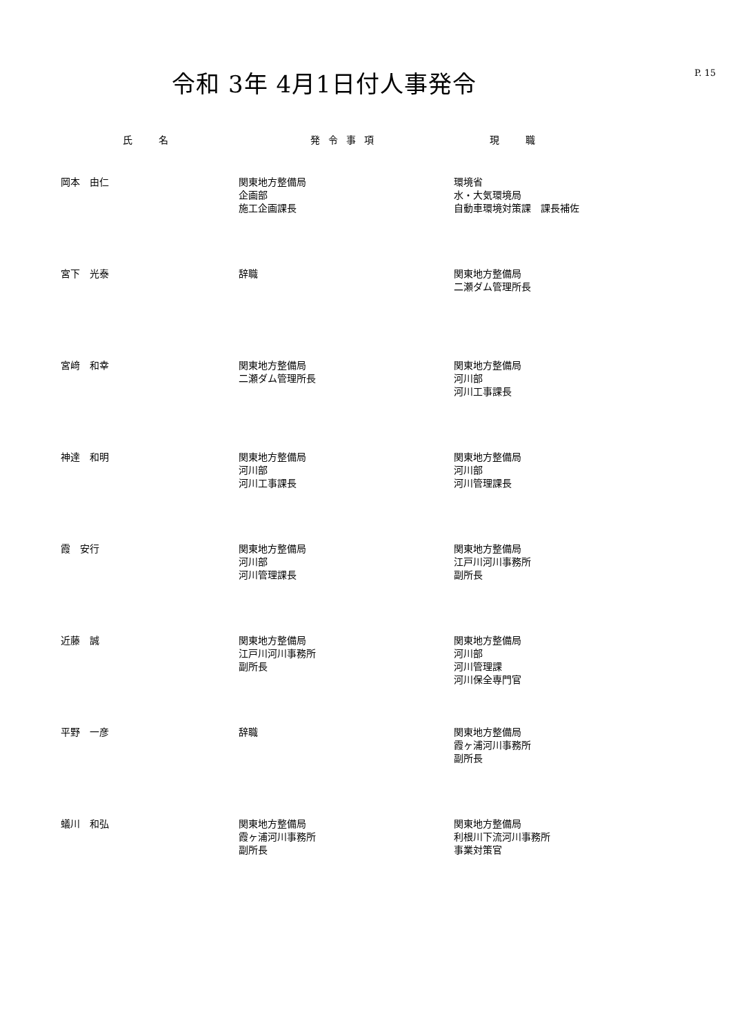令和 3年 4月1日付人事発令
P. 15
| 氏 名 | 発令事項 | 現 職 |
| --- | --- | --- |
| 岡本 由仁 | 関東地方整備局 企画部 施工企画課長 | 環境省 水・大気環境局 自動車環境対策課 課長補佐 |
| 宮下 光泰 | 辞職 | 関東地方整備局 二瀬ダム管理所長 |
| 宮﨑 和幸 | 関東地方整備局 二瀬ダム管理所長 | 関東地方整備局 河川部 河川工事課長 |
| 神達 和明 | 関東地方整備局 河川部 河川工事課長 | 関東地方整備局 河川部 河川管理課長 |
| 霞 安行 | 関東地方整備局 河川部 河川管理課長 | 関東地方整備局 江戸川河川事務所 副所長 |
| 近藤 誠 | 関東地方整備局 江戸川河川事務所 副所長 | 関東地方整備局 河川部 河川管理課 河川保全専門官 |
| 平野 一彦 | 辞職 | 関東地方整備局 霞ヶ浦河川事務所 副所長 |
| 蟻川 和弘 | 関東地方整備局 霞ヶ浦河川事務所 副所長 | 関東地方整備局 利根川下流河川事務所 事業対策官 |